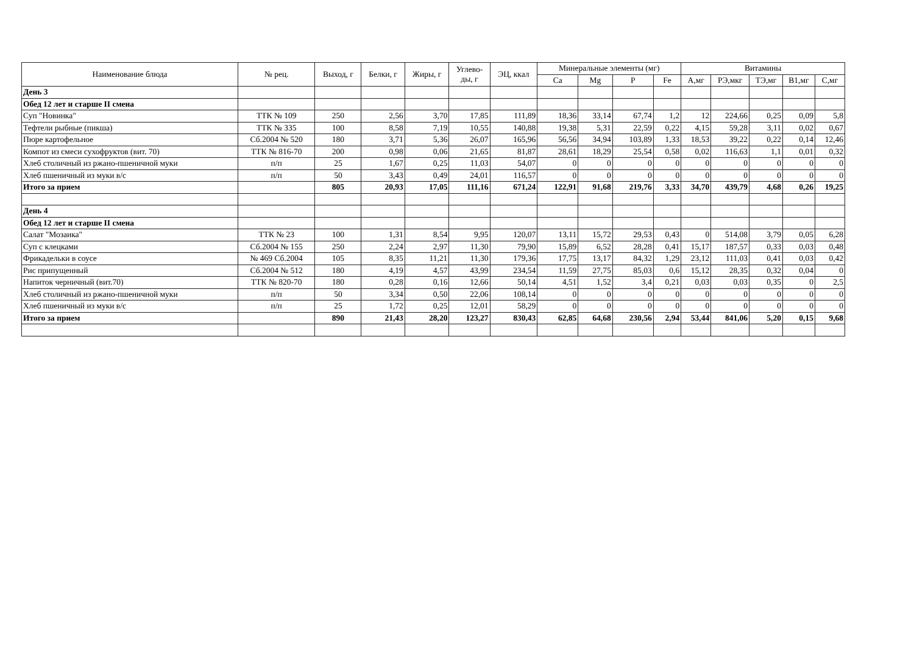| Наименование блюда | № рец. | Выход, г | Белки, г | Жиры, г | Углево- ды, г | ЭЦ, ккал | Минеральные элементы (мг) | | | | Витамины | | | | |
| --- | --- | --- | --- | --- | --- | --- | --- | --- | --- | --- | --- | --- | --- | --- | --- |
| | | | | | | | Ca | Mg | P | Fe | А,мг | РЭ,мкг | ТЭ,мг | В1,мг | С,мг |
| День 3 | | | | | | | | | | | | | | | |
| Обед 12 лет и старше II смена | | | | | | | | | | | | | | | |
| Суп "Новинка" | ТТК № 109 | 250 | 2,56 | 3,70 | 17,85 | 111,89 | 18,36 | 33,14 | 67,74 | 1,2 | 12 | 224,66 | 0,25 | 0,09 | 5,8 |
| Тефтели рыбные (пикша) | ТТК № 335 | 100 | 8,58 | 7,19 | 10,55 | 140,88 | 19,38 | 5,31 | 22,59 | 0,22 | 4,15 | 59,28 | 3,11 | 0,02 | 0,67 |
| Пюре картофельное | Сб.2004 № 520 | 180 | 3,71 | 5,36 | 26,07 | 165,96 | 56,56 | 34,94 | 103,89 | 1,33 | 18,53 | 39,22 | 0,22 | 0,14 | 12,46 |
| Компот из смеси сухофруктов (вит. 70) | ТТК № 816-70 | 200 | 0,98 | 0,06 | 21,65 | 81,87 | 28,61 | 18,29 | 25,54 | 0,58 | 0,02 | 116,63 | 1,1 | 0,01 | 0,32 |
| Хлеб столичный из ржано-пшеничной муки | п/п | 25 | 1,67 | 0,25 | 11,03 | 54,07 | 0 | 0 | 0 | 0 | 0 | 0 | 0 | 0 | 0 |
| Хлеб пшеничный из муки в/с | п/п | 50 | 3,43 | 0,49 | 24,01 | 116,57 | 0 | 0 | 0 | 0 | 0 | 0 | 0 | 0 | 0 |
| Итого за прием | | 805 | 20,93 | 17,05 | 111,16 | 671,24 | 122,91 | 91,68 | 219,76 | 3,33 | 34,70 | 439,79 | 4,68 | 0,26 | 19,25 |
| День 4 | | | | | | | | | | | | | | | |
| Обед 12 лет и старше II смена | | | | | | | | | | | | | | | |
| Салат "Мозаика" | ТТК № 23 | 100 | 1,31 | 8,54 | 9,95 | 120,07 | 13,11 | 15,72 | 29,53 | 0,43 | 0 | 514,08 | 3,79 | 0,05 | 6,28 |
| Суп с клецками | Сб.2004 № 155 | 250 | 2,24 | 2,97 | 11,30 | 79,90 | 15,89 | 6,52 | 28,28 | 0,41 | 15,17 | 187,57 | 0,33 | 0,03 | 0,48 |
| Фрикадельки в соусе | № 469 Сб.2004 | 105 | 8,35 | 11,21 | 11,30 | 179,36 | 17,75 | 13,17 | 84,32 | 1,29 | 23,12 | 111,03 | 0,41 | 0,03 | 0,42 |
| Рис припущенный | Сб.2004 № 512 | 180 | 4,19 | 4,57 | 43,99 | 234,54 | 11,59 | 27,75 | 85,03 | 0,6 | 15,12 | 28,35 | 0,32 | 0,04 | 0 |
| Напиток черничный (вит.70) | ТТК № 820-70 | 180 | 0,28 | 0,16 | 12,66 | 50,14 | 4,51 | 1,52 | 3,4 | 0,21 | 0,03 | 0,03 | 0,35 | 0 | 2,5 |
| Хлеб столичный из ржано-пшеничной муки | п/п | 50 | 3,34 | 0,50 | 22,06 | 108,14 | 0 | 0 | 0 | 0 | 0 | 0 | 0 | 0 | 0 |
| Хлеб пшеничный из муки в/с | п/п | 25 | 1,72 | 0,25 | 12,01 | 58,29 | 0 | 0 | 0 | 0 | 0 | 0 | 0 | 0 | 0 |
| Итого за прием | | 890 | 21,43 | 28,20 | 123,27 | 830,43 | 62,85 | 64,68 | 230,56 | 2,94 | 53,44 | 841,06 | 5,20 | 0,15 | 9,68 |